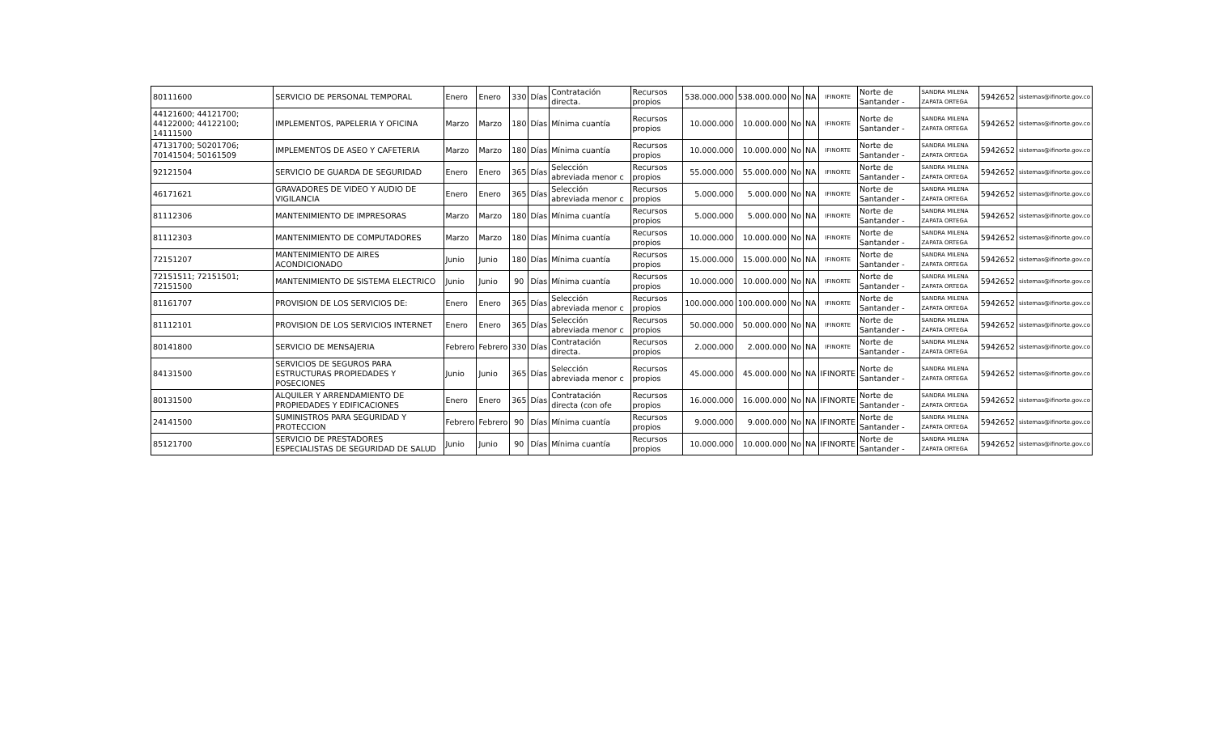| 80111600 | SERVICIO DE PERSONAL TEMPORAL | Enero | Enero | 330 | Días | Contratación directa. | Recursos propios | 538.000.000 | 538.000.000 | No | NA | IFINORTE | Norte de Santander - | SANDRA MILENA ZAPATA ORTEGA | 5942652 | sistemas@ifinorte.gov.co |
| 44121600; 44121700; 44122000; 44122100; 14111500 | IMPLEMENTOS, PAPELERIA Y OFICINA | Marzo | Marzo | 180 | Días | Mínima cuantía | Recursos propios | 10.000.000 | 10.000.000 | No | NA | IFINORTE | Norte de Santander - | SANDRA MILENA ZAPATA ORTEGA | 5942652 | sistemas@ifinorte.gov.co |
| 47131700; 50201706; 70141504; 50161509 | IMPLEMENTOS DE ASEO Y CAFETERIA | Marzo | Marzo | 180 | Días | Mínima cuantía | Recursos propios | 10.000.000 | 10.000.000 | No | NA | IFINORTE | Norte de Santander - | SANDRA MILENA ZAPATA ORTEGA | 5942652 | sistemas@ifinorte.gov.co |
| 92121504 | SERVICIO DE GUARDA DE SEGURIDAD | Enero | Enero | 365 | Días | Selección abreviada menor c | Recursos propios | 55.000.000 | 55.000.000 | No | NA | IFINORTE | Norte de Santander - | SANDRA MILENA ZAPATA ORTEGA | 5942652 | sistemas@ifinorte.gov.co |
| 46171621 | GRAVADORES DE VIDEO Y AUDIO DE VIGILANCIA | Enero | Enero | 365 | Días | Selección abreviada menor c | Recursos propios | 5.000.000 | 5.000.000 | No | NA | IFINORTE | Norte de Santander - | SANDRA MILENA ZAPATA ORTEGA | 5942652 | sistemas@ifinorte.gov.co |
| 81112306 | MANTENIMIENTO DE IMPRESORAS | Marzo | Marzo | 180 | Días | Mínima cuantía | Recursos propios | 5.000.000 | 5.000.000 | No | NA | IFINORTE | Norte de Santander - | SANDRA MILENA ZAPATA ORTEGA | 5942652 | sistemas@ifinorte.gov.co |
| 81112303 | MANTENIMIENTO DE COMPUTADORES | Marzo | Marzo | 180 | Días | Mínima cuantía | Recursos propios | 10.000.000 | 10.000.000 | No | NA | IFINORTE | Norte de Santander - | SANDRA MILENA ZAPATA ORTEGA | 5942652 | sistemas@ifinorte.gov.co |
| 72151207 | MANTENIMIENTO DE AIRES ACONDICIONADO | Junio | Junio | 180 | Días | Mínima cuantía | Recursos propios | 15.000.000 | 15.000.000 | No | NA | IFINORTE | Norte de Santander - | SANDRA MILENA ZAPATA ORTEGA | 5942652 | sistemas@ifinorte.gov.co |
| 72151511; 72151501; 72151500 | MANTENIMIENTO DE SISTEMA ELECTRICO | Junio | Junio | 90 | Días | Mínima cuantía | Recursos propios | 10.000.000 | 10.000.000 | No | NA | IFINORTE | Norte de Santander - | SANDRA MILENA ZAPATA ORTEGA | 5942652 | sistemas@ifinorte.gov.co |
| 81161707 | PROVISION DE LOS SERVICIOS DE: | Enero | Enero | 365 | Días | Selección abreviada menor c | Recursos propios | 100.000.000 | 100.000.000 | No | NA | IFINORTE | Norte de Santander - | SANDRA MILENA ZAPATA ORTEGA | 5942652 | sistemas@ifinorte.gov.co |
| 81112101 | PROVISION DE LOS SERVICIOS INTERNET | Enero | Enero | 365 | Días | Selección abreviada menor c | Recursos propios | 50.000.000 | 50.000.000 | No | NA | IFINORTE | Norte de Santander - | SANDRA MILENA ZAPATA ORTEGA | 5942652 | sistemas@ifinorte.gov.co |
| 80141800 | SERVICIO DE MENSAJERIA | Febrero | Febrero | 330 | Días | Contratación directa. | Recursos propios | 2.000.000 | 2.000.000 | No | NA | IFINORTE | Norte de Santander - | SANDRA MILENA ZAPATA ORTEGA | 5942652 | sistemas@ifinorte.gov.co |
| 84131500 | SERVICIOS DE SEGUROS PARA ESTRUCTURAS PROPIEDADES Y POSECIONES | Junio | Junio | 365 | Días | Selección abreviada menor c | Recursos propios | 45.000.000 | 45.000.000 | No | NA | IFINORTE | Norte de Santander - | SANDRA MILENA ZAPATA ORTEGA | 5942652 | sistemas@ifinorte.gov.co |
| 80131500 | ALQUILER Y ARRENDAMIENTO DE PROPIEDADES Y EDIFICACIONES | Enero | Enero | 365 | Días | Contratación directa (con ofe | Recursos propios | 16.000.000 | 16.000.000 | No | NA | IFINORTE | Norte de Santander - | SANDRA MILENA ZAPATA ORTEGA | 5942652 | sistemas@ifinorte.gov.co |
| 24141500 | SUMINISTROS PARA SEGURIDAD Y PROTECCION | Febrero | Febrero | 90 | Días | Mínima cuantía | Recursos propios | 9.000.000 | 9.000.000 | No | NA | IFINORTE | Norte de Santander - | SANDRA MILENA ZAPATA ORTEGA | 5942652 | sistemas@ifinorte.gov.co |
| 85121700 | SERVICIO DE PRESTADORES ESPECIALISTAS DE SEGURIDAD DE SALUD | Junio | Junio | 90 | Días | Mínima cuantía | Recursos propios | 10.000.000 | 10.000.000 | No | NA | IFINORTE | Norte de Santander - | SANDRA MILENA ZAPATA ORTEGA | 5942652 | sistemas@ifinorte.gov.co |